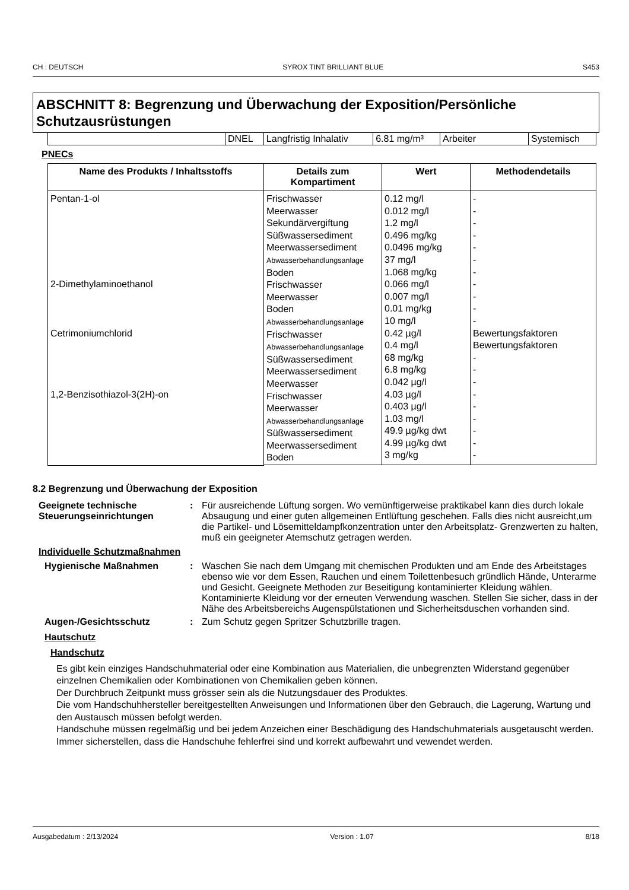CH : DEUTSCH SYROX TINT BRILLIANT BLUE S453
ABSCHNITT 8: Begrenzung und Überwachung der Exposition/Persönliche Schutzausrüstungen
| | DNEL | Langfristig Inhalativ | 6.81 mg/m³ | Arbeiter | Systemisch |
PNECs
| Name des Produkts / Inhaltsstoffs | Details zum Kompartiment | Wert | Methodendetails |
| --- | --- | --- | --- |
| Pentan-1-ol 2-Dimethylaminoethanol Cetrimoniumchlorid 1,2-Benzisothiazol-3(2H)-on | Frischwasser Meerwasser Sekundärvergiftung Süßwassersediment Meerwassersediment Abwasserbehandlungsanlage Boden Frischwasser Meerwasser Boden Abwasserbehandlungsanlage Frischwasser Abwasserbehandlungsanlage Süßwassersediment Meerwassersediment Meerwasser Frischwasser Meerwasser Abwasserbehandlungsanlage Süßwassersediment Meerwassersediment Boden | 0.12 mg/l 0.012 mg/l 1.2 mg/l 0.496 mg/kg 0.0496 mg/kg 37 mg/l 1.068 mg/kg 0.066 mg/l 0.007 mg/l 0.01 mg/kg 10 mg/l 0.42 µg/l 0.4 mg/l 68 mg/kg 6.8 mg/kg 0.042 µg/l 4.03 µg/l 0.403 µg/l 1.03 mg/l 49.9 µg/kg dwt 4.99 µg/kg dwt 3 mg/kg | - - - - - - - - - - - Bewertungsfaktoren Bewertungsfaktoren - - - - - - - - - |
8.2 Begrenzung und Überwachung der Exposition
Geeignete technische Steuerungseinrichtungen
: Für ausreichende Lüftung sorgen. Wo vernünftigerweise praktikabel kann dies durch lokale Absaugung und einer guten allgemeinen Entlüftung geschehen. Falls dies nicht ausreicht,um die Partikel- und Lösemitteldampfkonzentration unter den Arbeitsplatz- Grenzwerten zu halten, muß ein geeigneter Atemschutz getragen werden.
Individuelle Schutzmaßnahmen
Hygienische Maßnahmen : Waschen Sie nach dem Umgang mit chemischen Produkten und am Ende des Arbeitstages ebenso wie vor dem Essen, Rauchen und einem Toilettenbesuch gründlich Hände, Unterarme und Gesicht. Geeignete Methoden zur Beseitigung kontaminierter Kleidung wählen. Kontaminierte Kleidung vor der erneuten Verwendung waschen. Stellen Sie sicher, dass in der Nähe des Arbeitsbereichs Augenspülstationen und Sicherheitsduschen vorhanden sind.
Augen-/Gesichtsschutz : Zum Schutz gegen Spritzer Schutzbrille tragen.
Hautschutz
Handschutz
Es gibt kein einziges Handschuhmaterial oder eine Kombination aus Materialien, die unbegrenzten Widerstand gegenüber einzelnen Chemikalien oder Kombinationen von Chemikalien geben können.
Der Durchbruch Zeitpunkt muss grösser sein als die Nutzungsdauer des Produktes.
Die vom Handschuhhersteller bereitgestellten Anweisungen und Informationen über den Gebrauch, die Lagerung, Wartung und den Austausch müssen befolgt werden.
Handschuhe müssen regelmäßig und bei jedem Anzeichen einer Beschädigung des Handschuhmaterials ausgetauscht werden.
Immer sicherstellen, dass die Handschuhe fehlerfrei sind und korrekt aufbewahrt und vewendet werden.
Ausgabedatum : 2/13/2024 Version : 1.07 8/18